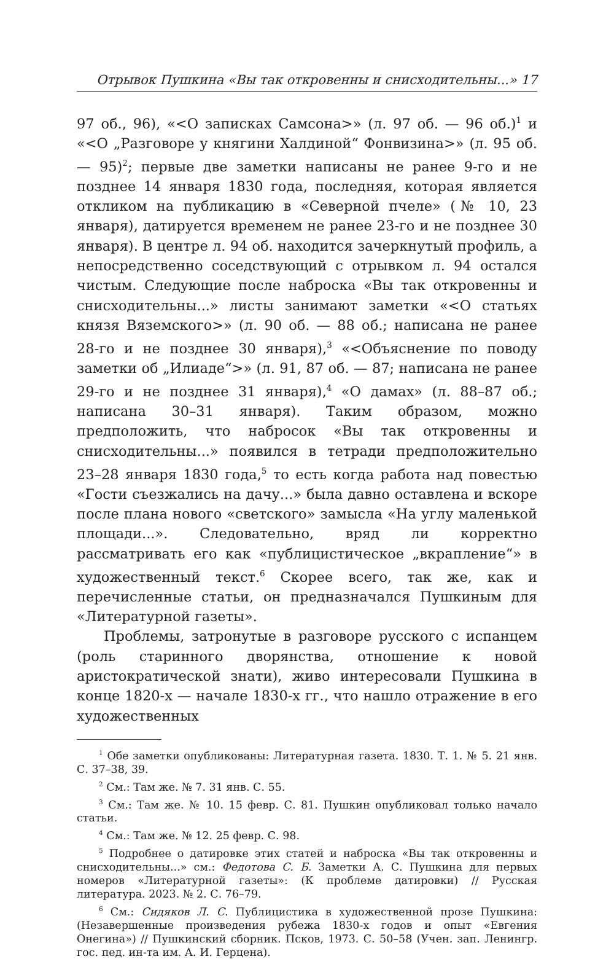Отрывок Пушкина «Вы так откровенны и снисходительны...» 17
97 об., 96), «<О записках Самсона>» (л. 97 об. — 96 об.)<sup>1</sup> и «<О „Разговоре у княгини Халдиной“ Фонвизина>» (л. 95 об. — 95)<sup>2</sup>; первые две заметки написаны не ранее 9-го и не позднее 14 января 1830 года, последняя, которая является откликом на публикацию в «Северной пчеле» (№ 10, 23 января), датируется временем не ранее 23-го и не позднее 30 января). В центре л. 94 об. находится зачеркнутый профиль, а непосредственно соседствующий с отрывком л. 94 остался чистым. Следующие после наброска «Вы так откровенны и снисходительны...» листы занимают заметки «<О статьях князя Вяземского>» (л. 90 об. — 88 об.; написана не ранее 28-го и не позднее 30 января),<sup>3</sup> «<Объяснение по поводу заметки об „Илиаде“>» (л. 91, 87 об. — 87; написана не ранее 29-го и не позднее 31 января),<sup>4</sup> «О дамах» (л. 88–87 об.; написана 30–31 января). Таким образом, можно предположить, что набросок «Вы так откровенны и снисходительны...» появился в тетради предположительно 23–28 января 1830 года,<sup>5</sup> то есть когда работа над повестью «Гости съезжались на дачу...» была давно оставлена и вскоре после плана нового «светского» замысла «На углу маленькой площади...». Следовательно, вряд ли корректно рассматривать его как «публицистическое „вкрапление“» в художественный текст.<sup>6</sup> Скорее всего, так же, как и перечисленные статьи, он предназначался Пушкиным для «Литературной газеты».
Проблемы, затронутые в разговоре русского с испанцем (роль старинного дворянства, отношение к новой аристократической знати), живо интересовали Пушкина в конце 1820-х — начале 1830-х гг., что нашло отражение в его художественных
<sup>1</sup> Обе заметки опубликованы: Литературная газета. 1830. Т. 1. № 5. 21 янв. С. 37–38, 39.
<sup>2</sup> См.: Там же. № 7. 31 янв. С. 55.
<sup>3</sup> См.: Там же. № 10. 15 февр. С. 81. Пушкин опубликовал только начало статьи.
<sup>4</sup> См.: Там же. № 12. 25 февр. С. 98.
<sup>5</sup> Подробнее о датировке этих статей и наброска «Вы так откровенны и снисходительны...» см.: Федотова С. Б. Заметки А. С. Пушкина для первых номеров «Литературной газеты»: (К проблеме датировки) // Русская литература. 2023. № 2. С. 76–79.
<sup>6</sup> См.: Сидяков Л. С. Публицистика в художественной прозе Пушкина: (Незавершенные произведения рубежа 1830-х годов и опыт «Евгения Онегина») // Пушкинский сборник. Псков, 1973. С. 50–58 (Учен. зап. Ленингр. гос. пед. ин-та им. А. И. Герцена).